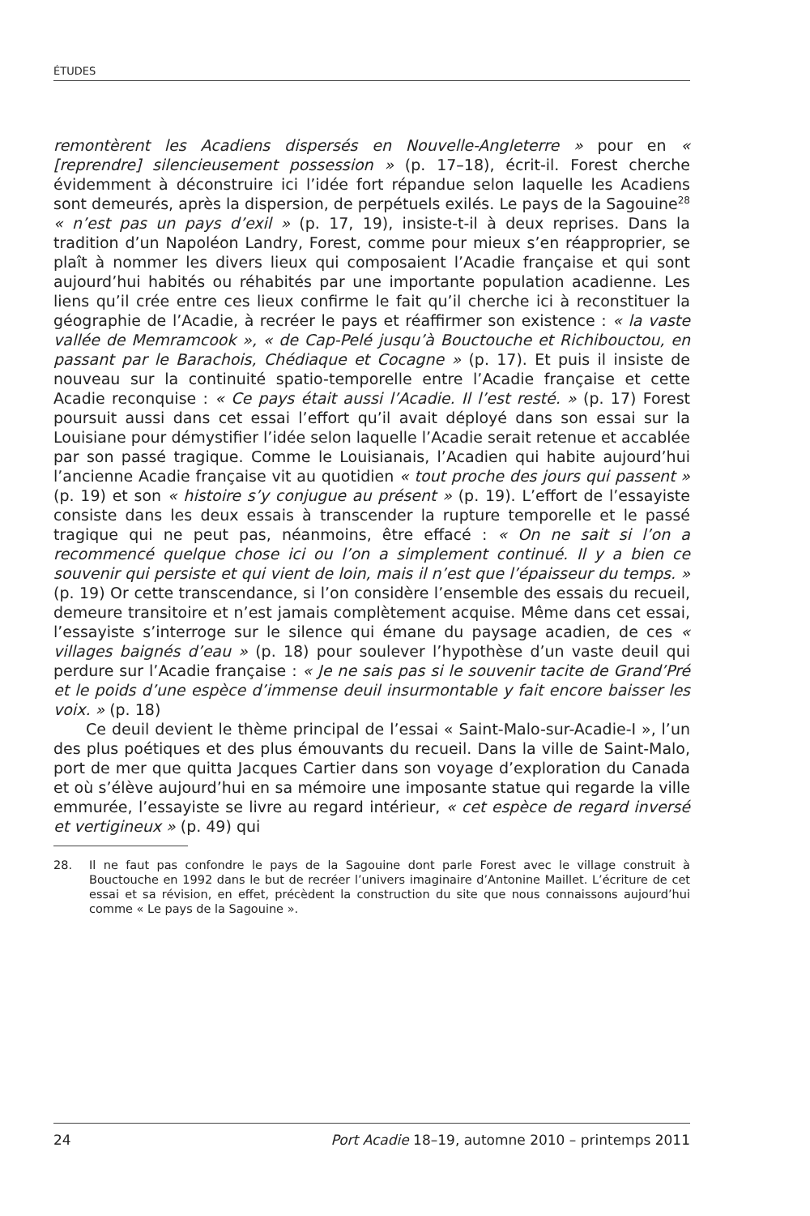ÉTUDES
remontèrent les Acadiens dispersés en Nouvelle-Angleterre » pour en « [reprendre] silencieusement possession » (p. 17–18), écrit-il. Forest cherche évidemment à déconstruire ici l’idée fort répandue selon laquelle les Acadiens sont demeurés, après la dispersion, de perpétuels exilés. Le pays de la Sagouine<sup>28</sup> « n’est pas un pays d’exil » (p. 17, 19), insiste-t-il à deux reprises. Dans la tradition d’un Napoléon Landry, Forest, comme pour mieux s’en réapproprier, se plaît à nommer les divers lieux qui composaient l’Acadie française et qui sont aujourd’hui habités ou réhabités par une importante population acadienne. Les liens qu’il crée entre ces lieux confirme le fait qu’il cherche ici à reconstituer la géographie de l’Acadie, à recréer le pays et réaffirmer son existence : « la vaste vallée de Memramcook », « de Cap-Pelé jusqu’à Bouctouche et Richibouctou, en passant par le Barachois, Chédiaque et Cocagne » (p. 17). Et puis il insiste de nouveau sur la continuité spatio-temporelle entre l’Acadie française et cette Acadie reconquise : « Ce pays était aussi l’Acadie. Il l’est resté. » (p. 17) Forest poursuit aussi dans cet essai l’effort qu’il avait déployé dans son essai sur la Louisiane pour démystifier l’idée selon laquelle l’Acadie serait retenue et accablée par son passé tragique. Comme le Louisianais, l’Acadien qui habite aujourd’hui l’ancienne Acadie française vit au quotidien « tout proche des jours qui passent » (p. 19) et son « histoire s’y conjugue au présent » (p. 19). L’effort de l’essayiste consiste dans les deux essais à transcender la rupture temporelle et le passé tragique qui ne peut pas, néanmoins, être effacé : « On ne sait si l’on a recommencé quelque chose ici ou l’on a simplement continué. Il y a bien ce souvenir qui persiste et qui vient de loin, mais il n’est que l’épaisseur du temps. » (p. 19) Or cette transcendance, si l’on considère l’ensemble des essais du recueil, demeure transitoire et n’est jamais complètement acquise. Même dans cet essai, l’essayiste s’interroge sur le silence qui émane du paysage acadien, de ces « villages baignés d’eau » (p. 18) pour soulever l’hypothèse d’un vaste deuil qui perdure sur l’Acadie française : « Je ne sais pas si le souvenir tacite de Grand’Pré et le poids d’une espèce d’immense deuil insurmontable y fait encore baisser les voix. » (p. 18)
Ce deuil devient le thème principal de l’essai « Saint-Malo-sur-Acadie-I », l’un des plus poétiques et des plus émouvants du recueil. Dans la ville de Saint-Malo, port de mer que quitta Jacques Cartier dans son voyage d’exploration du Canada et où s’élève aujourd’hui en sa mémoire une imposante statue qui regarde la ville emmurée, l’essayiste se livre au regard intérieur, « cet espèce de regard inversé et vertigineux » (p. 49) qui
28. Il ne faut pas confondre le pays de la Sagouine dont parle Forest avec le village construit à Bouctouche en 1992 dans le but de recréer l’univers imaginaire d’Antonine Maillet. L’écriture de cet essai et sa révision, en effet, précèdent la construction du site que nous connaissons aujourd’hui comme « Le pays de la Sagouine ».
24 Port Acadie 18–19, automne 2010 – printemps 2011